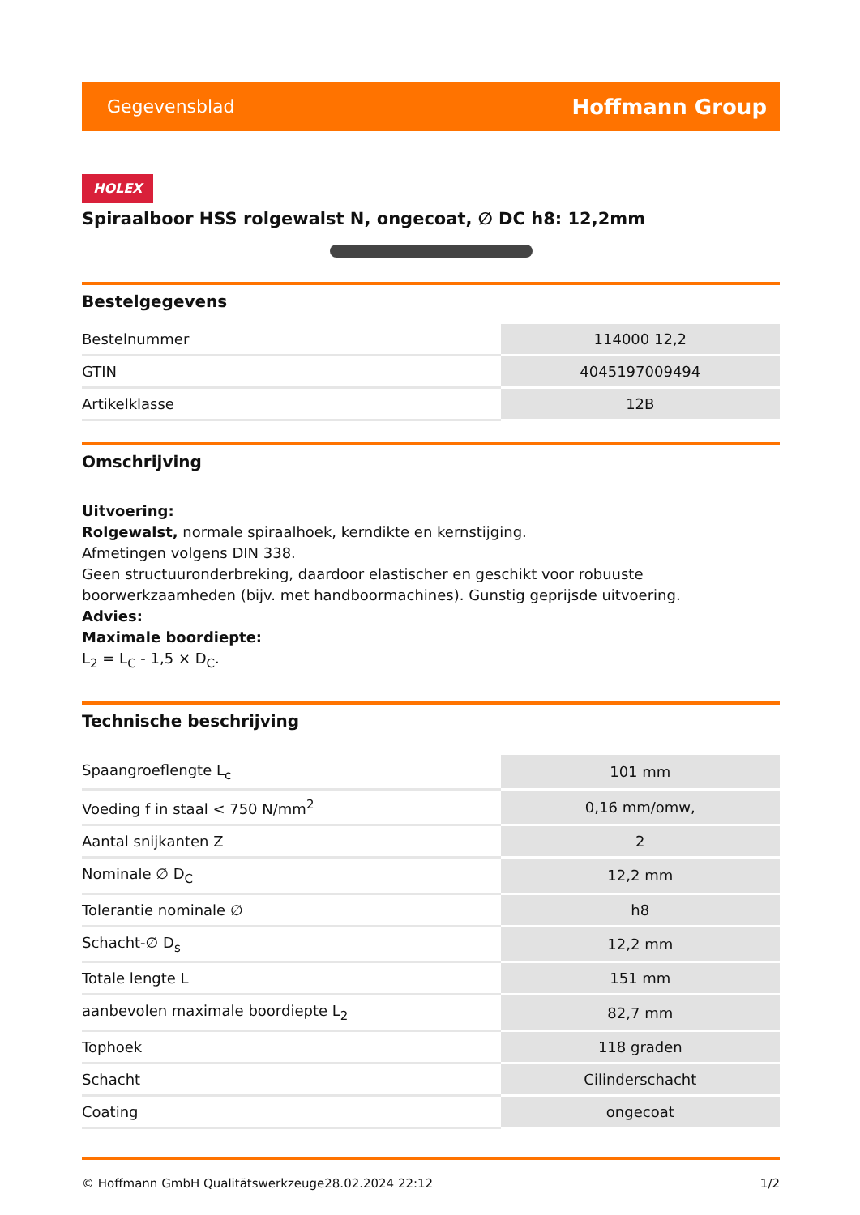Gegevensblad Hoffmann Group
HOLEX
Spiraalboor HSS rolgewalst N, ongecoat, ∅ DC h8: 12,2mm
Bestelgegevens
| Bestelnummer | 114000 12,2 |
| GTIN | 4045197009494 |
| Artikelklasse | 12B |
Omschrijving
Uitvoering:
Rolgewalst, normale spiraalhoek, kerndikte en kernstijging.
Afmetingen volgens DIN 338.
Geen structuuronderbreking, daardoor elastischer en geschikt voor robuuste boorwerkzaamheden (bijv. met handboormachines). Gunstig geprijsde uitvoering.
Advies:
Maximale boordiepte:
L<sub>2</sub> = L<sub>C</sub> - 1,5 × D<sub>C</sub>.
Technische beschrijving
| Spaangroeflengte L<sub>c</sub> | 101 mm |
| Voeding f in staal < 750 N/mm<sup>2</sup> | 0,16 mm/omw, |
| Aantal snijkanten Z | 2 |
| Nominale ∅ D<sub>C</sub> | 12,2 mm |
| Tolerantie nominale ∅ | h8 |
| Schacht-∅ D<sub>s</sub> | 12,2 mm |
| Totale lengte L | 151 mm |
| aanbevolen maximale boordiepte L<sub>2</sub> | 82,7 mm |
| Tophoek | 118 graden |
| Schacht | Cilinderschacht |
| Coating | ongecoat |
© Hoffmann GmbH Qualitätswerkzeuge 28.02.2024 22:12 1/2